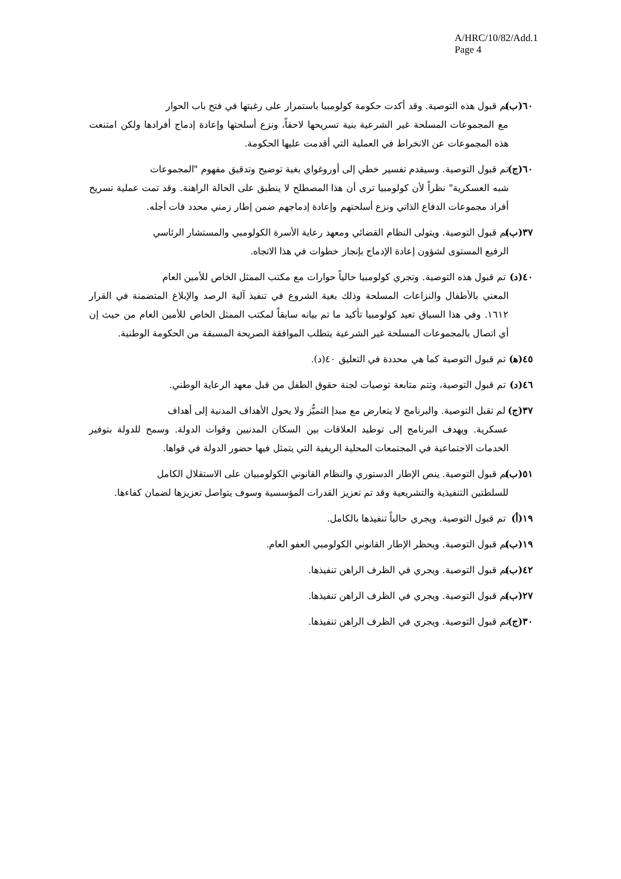A/HRC/10/82/Add.1
Page 4
٦٠(ب) تم قبول هذه التوصية. وقد أكدت حكومة كولومبيا باستمرار على رغبتها في فتح باب الحوار
مع المجموعات المسلحة غير الشرعية بنية تسريحها لاحقاً، ونزع أسلحتها وإعادة إدماج أفرادها ولكن امتنعت هذه المجموعات عن الانخراط في العملية التي أقدمت عليها الحكومة.
٦٠(ج) تم قبول التوصية. وسيقدم تفسير خطي إلى أوروغواي بغية توضيح وتدقيق مفهوم "المجموعات
شبه العسكرية" نظراً لأن كولومبيا ترى أن هذا المصطلح لا ينطبق على الحالة الراهنة. وقد تمت عملية تسريح أفراد مجموعات الدفاع الذاتي ونزع أسلحتهم وإعادة إدماجهم ضمن إطار زمني محدد فات أجله.
٣٧(ب) تم قبول التوصية. ويتولى النظام القضائي ومعهد رعاية الأسرة الكولومبي والمستشار الرئاسي
الرفيع المستوى لشؤون إعادة الإدماج بإنجاز خطوات في هذا الاتجاه.
٤٠(د) تم قبول هذه التوصية. وتجري كولومبيا حالياً حوارات مع مكتب الممثل الخاص للأمين العام
المعني بالأطفال والنزاعات المسلحة وذلك بغية الشروع في تنفيذ آلية الرصد والإبلاغ المتضمنة في القرار ١٦١٢. وفي هذا السياق تعيد كولومبيا تأكيد ما تم بيانه سابقاً لمكتب الممثل الخاص للأمين العام من حيث إن أي اتصال بالمجموعات المسلحة غير الشرعية يتطلب الموافقة الصريحة المسبقة من الحكومة الوطنية.
٤٥(ﻫ) تم قبول التوصية كما هي محددة في التعليق ٤٠(د).
٤٦(د) تم قبول التوصية، وتتم متابعة توصيات لجنة حقوق الطفل من قبل معهد الرعاية الوطني.
٣٧(ج) لم تقبل التوصية. والبرنامج لا يتعارض مع مبدإ التميُّز ولا يحول الأهداف المدنية إلى أهداف
عسكرية. ويهدف البرنامج إلى توطيد العلاقات بين السكان المدنيين وقوات الدولة. وسمح للدولة بتوفير الخدمات الاجتماعية في المجتمعات المحلية الريفية التي يتمثل فيها حضور الدولة في قواها.
٥١(ب) تم قبول التوصية. ينص الإطار الدستوري والنظام القانوني الكولومبيان على الاستقلال الكامل
للسلطتين التنفيذية والتشريعية وقد تم تعزيز القدرات المؤسسية وسوف يتواصل تعزيزها لضمان كفاءها.
١٩(أ) تم قبول التوصية. ويجري حالياً تنفيذها بالكامل.
١٩(ب) تم قبول التوصية. ويحظر الإطار القانوني الكولومبي العفو العام.
٤٢(ب) تم قبول التوصية. ويجري في الظرف الراهن تنفيذها.
٢٧(ب) تم قبول التوصية. ويجري في الظرف الراهن تنفيذها.
٣٠(ج) تم قبول التوصية. ويجري في الظرف الراهن تنفيذها.